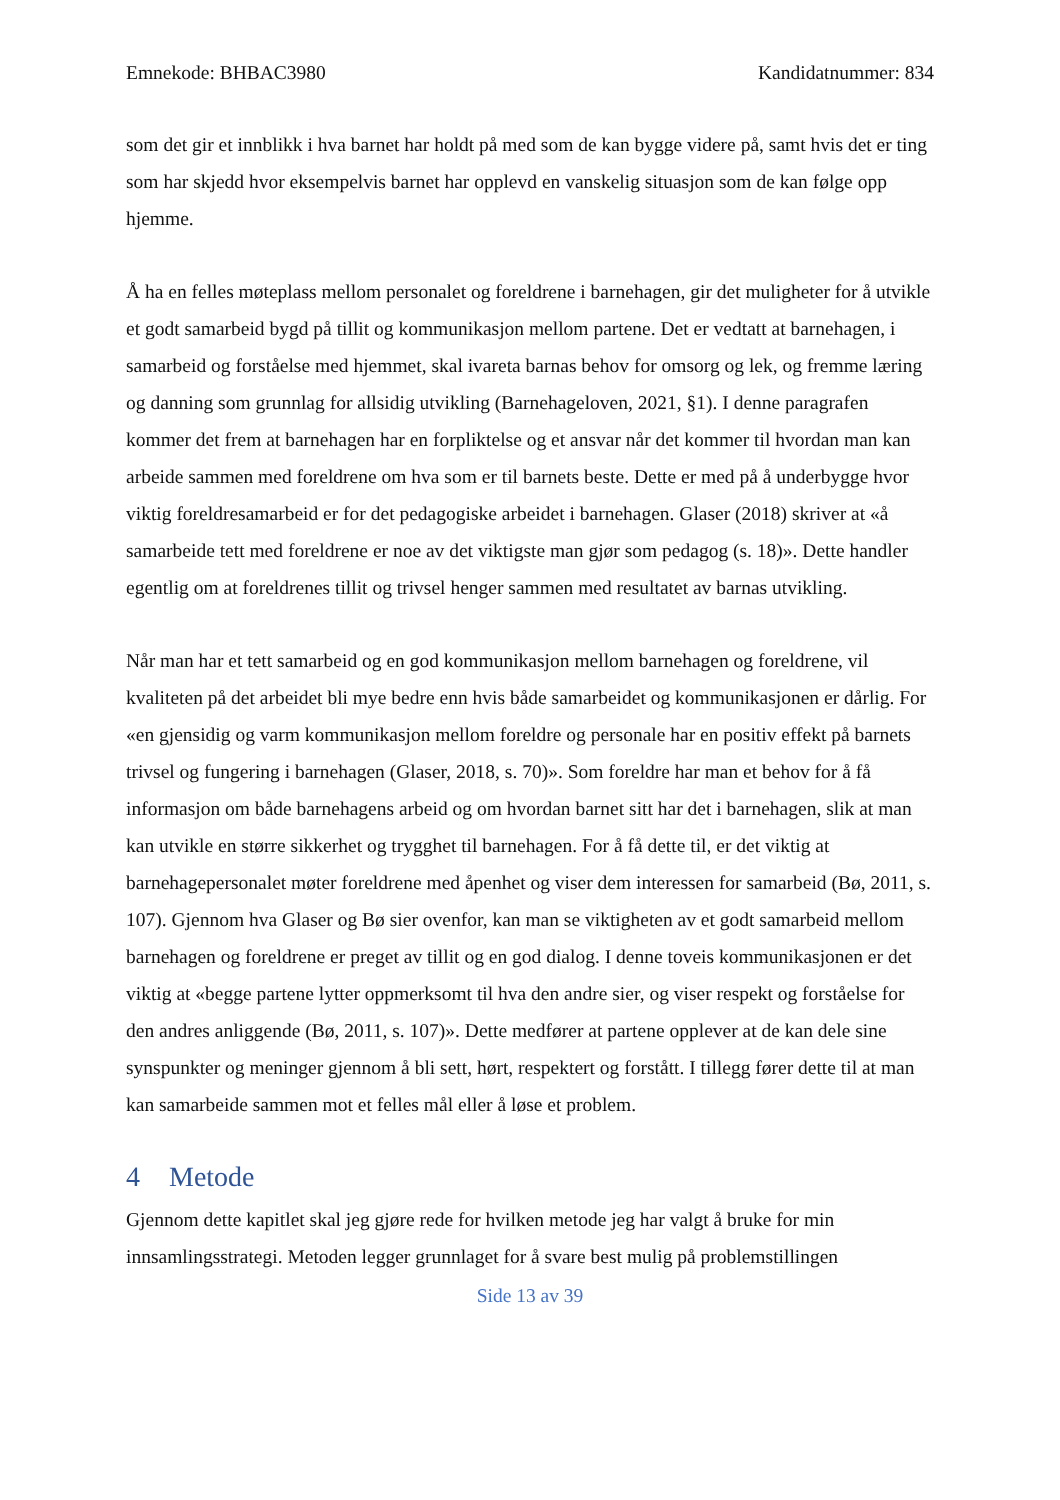Emnekode: BHBAC3980 Kandidatnummer: 834
som det gir et innblikk i hva barnet har holdt på med som de kan bygge videre på, samt hvis det er ting som har skjedd hvor eksempelvis barnet har opplevd en vanskelig situasjon som de kan følge opp hjemme.
Å ha en felles møteplass mellom personalet og foreldrene i barnehagen, gir det muligheter for å utvikle et godt samarbeid bygd på tillit og kommunikasjon mellom partene. Det er vedtatt at barnehagen, i samarbeid og forståelse med hjemmet, skal ivareta barnas behov for omsorg og lek, og fremme læring og danning som grunnlag for allsidig utvikling (Barnehageloven, 2021, §1). I denne paragrafen kommer det frem at barnehagen har en forpliktelse og et ansvar når det kommer til hvordan man kan arbeide sammen med foreldrene om hva som er til barnets beste. Dette er med på å underbygge hvor viktig foreldresamarbeid er for det pedagogiske arbeidet i barnehagen. Glaser (2018) skriver at «å samarbeide tett med foreldrene er noe av det viktigste man gjør som pedagog (s. 18)». Dette handler egentlig om at foreldrenes tillit og trivsel henger sammen med resultatet av barnas utvikling.
Når man har et tett samarbeid og en god kommunikasjon mellom barnehagen og foreldrene, vil kvaliteten på det arbeidet bli mye bedre enn hvis både samarbeidet og kommunikasjonen er dårlig. For «en gjensidig og varm kommunikasjon mellom foreldre og personale har en positiv effekt på barnets trivsel og fungering i barnehagen (Glaser, 2018, s. 70)». Som foreldre har man et behov for å få informasjon om både barnehagens arbeid og om hvordan barnet sitt har det i barnehagen, slik at man kan utvikle en større sikkerhet og trygghet til barnehagen. For å få dette til, er det viktig at barnehagepersonalet møter foreldrene med åpenhet og viser dem interessen for samarbeid (Bø, 2011, s. 107). Gjennom hva Glaser og Bø sier ovenfor, kan man se viktigheten av et godt samarbeid mellom barnehagen og foreldrene er preget av tillit og en god dialog. I denne toveis kommunikasjonen er det viktig at «begge partene lytter oppmerksomt til hva den andre sier, og viser respekt og forståelse for den andres anliggende (Bø, 2011, s. 107)». Dette medfører at partene opplever at de kan dele sine synspunkter og meninger gjennom å bli sett, hørt, respektert og forstått. I tillegg fører dette til at man kan samarbeide sammen mot et felles mål eller å løse et problem.
4 Metode
Gjennom dette kapitlet skal jeg gjøre rede for hvilken metode jeg har valgt å bruke for min innsamlingsstrategi. Metoden legger grunnlaget for å svare best mulig på problemstillingen
Side 13 av 39